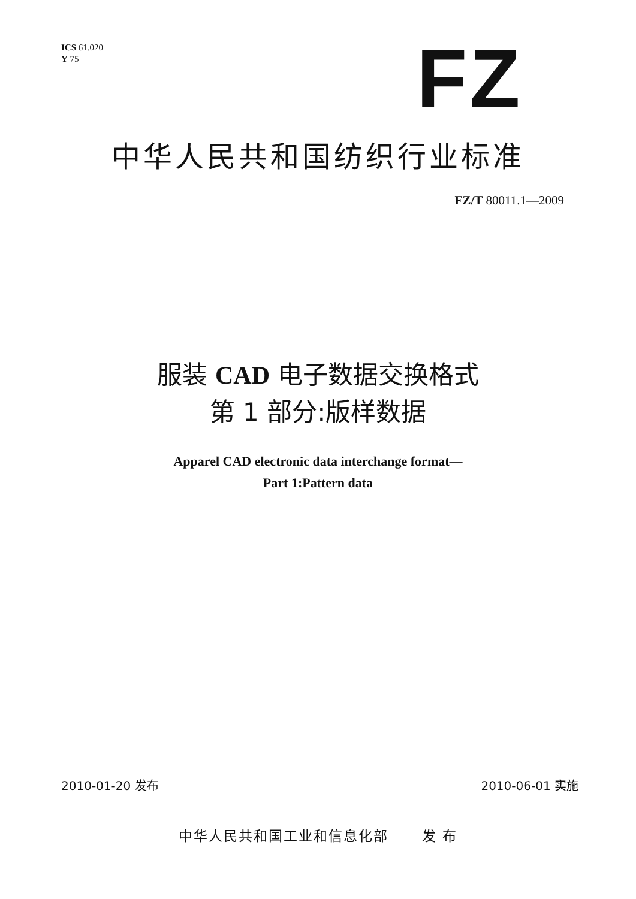ICS 61.020
Y 75
FZ
中华人民共和国纺织行业标准
FZ/T 80011.1—2009
服装 CAD 电子数据交换格式
第 1 部分:版样数据
Apparel CAD electronic data interchange format—
Part 1:Pattern data
2010-01-20 发布 2010-06-01 实施
中华人民共和国工业和信息化部 发 布